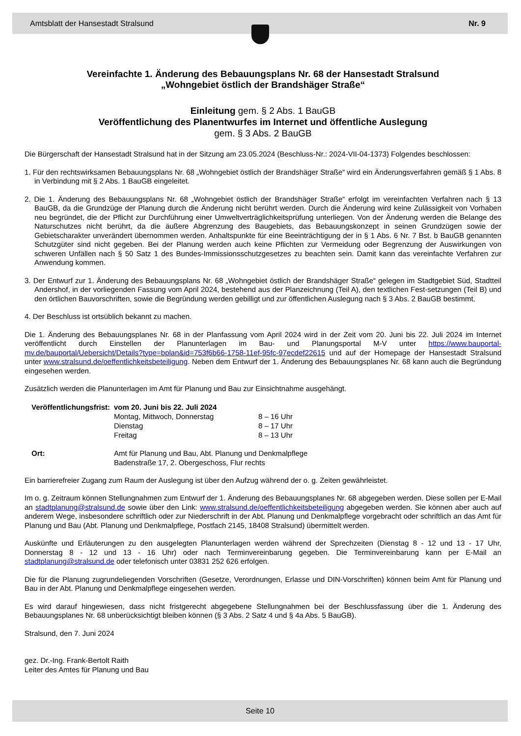Amtsblatt der Hansestadt Stralsund Nr. 9
Vereinfachte 1. Änderung des Bebauungsplans Nr. 68 der Hansestadt Stralsund
„Wohngebiet östlich der Brandshäger Straße“
Einleitung gem. § 2 Abs. 1 BauGB
Veröffentlichung des Planentwurfes im Internet und öffentliche Auslegung
gem. § 3 Abs. 2 BauGB
Die Bürgerschaft der Hansestadt Stralsund hat in der Sitzung am 23.05.2024 (Beschluss-Nr.: 2024-VII-04-1373) Folgendes beschlossen:
1. Für den rechtswirksamen Bebauungsplans Nr. 68 „Wohngebiet östlich der Brandshäger Straße“ wird ein Änderungsverfahren gemäß § 1 Abs. 8 in Verbindung mit § 2 Abs. 1 BauGB eingeleitet.
2. Die 1. Änderung des Bebauungsplans Nr. 68 „Wohngebiet östlich der Brandshäger Straße“ erfolgt im vereinfachten Verfahren nach § 13 BauGB, da die Grundzüge der Planung durch die Änderung nicht berührt werden. Durch die Änderung wird keine Zulässigkeit von Vorhaben neu begründet, die der Pflicht zur Durchführung einer Umweltverträglichkeitsprüfung unterliegen. Von der Änderung werden die Belange des Naturschutzes nicht berührt, da die äußere Abgrenzung des Baugebiets, das Bebauungskonzept in seinen Grundzügen sowie der Gebietscharakter unverändert übernommen werden. Anhaltspunkte für eine Beeinträchtigung der in § 1 Abs. 6 Nr. 7 Bst. b BauGB genannten Schutzgüter sind nicht gegeben. Bei der Planung werden auch keine Pflichten zur Vermeidung oder Begrenzung der Auswirkungen von schweren Unfällen nach § 50 Satz 1 des Bundes-Immissionsschutzgesetzes zu beachten sein. Damit kann das vereinfachte Verfahren zur Anwendung kommen.
3. Der Entwurf zur 1. Änderung des Bebauungsplans Nr. 68 „Wohngebiet östlich der Brandshäger Straße“ gelegen im Stadtgebiet Süd, Stadtteil Andershof, in der vorliegenden Fassung vom April 2024, bestehend aus der Planzeichnung (Teil A), den textlichen Fest-setzungen (Teil B) und den örtlichen Bauvorschriften, sowie die Begründung werden gebilligt und zur öffentlichen Auslegung nach § 3 Abs. 2 BauGB bestimmt.
4. Der Beschluss ist ortsüblich bekannt zu machen.
Die 1. Änderung des Bebauungsplanes Nr. 68 in der Planfassung vom April 2024 wird in der Zeit vom 20. Juni bis 22. Juli 2024 im Internet veröffentlicht durch Einstellen der Planunterlagen im Bau- und Planungsportal M-V unter https://www.bauportal-mv.de/bauportal/Uebersicht/Details?type=bplan&id=753f6b66-1758-11ef-95fc-97ecdef22615 und auf der Homepage der Hansestadt Stralsund unter www.stralsund.de/oeffentlichkeitsbeteiligung. Neben dem Entwurf der 1. Änderung des Bebauungsplanes Nr. 68 kann auch die Begründung eingesehen werden.
Zusätzlich werden die Planunterlagen im Amt für Planung und Bau zur Einsichtnahme ausgehängt.
| Veröffentlichungsfrist: | vom 20. Juni bis 22. Juli 2024 | |
| | Montag, Mittwoch, Donnerstag | 8 – 16 Uhr |
| | Dienstag | 8 – 17 Uhr |
| | Freitag | 8 – 13 Uhr |
| Ort: | Amt für Planung und Bau, Abt. Planung und Denkmalpflege Badenstraße 17, 2. Obergeschoss, Flur rechts | |
Ein barrierefreier Zugang zum Raum der Auslegung ist über den Aufzug während der o. g. Zeiten gewährleistet.
Im o. g. Zeitraum können Stellungnahmen zum Entwurf der 1. Änderung des Bebauungsplanes Nr. 68 abgegeben werden. Diese sollen per E-Mail an stadtplanung@stralsund.de sowie über den Link: www.stralsund.de/oeffentlichkeitsbeteiligung abgegeben werden. Sie können aber auch auf anderem Wege, insbesondere schriftlich oder zur Niederschrift in der Abt. Planung und Denkmalpflege vorgebracht oder schriftlich an das Amt für Planung und Bau (Abt. Planung und Denkmalpflege, Postfach 2145, 18408 Stralsund) übermittelt werden.
Auskünfte und Erläuterungen zu den ausgelegten Planunterlagen werden während der Sprechzeiten (Dienstag 8 - 12 und 13 - 17 Uhr, Donnerstag 8 - 12 und 13 - 16 Uhr) oder nach Terminvereinbarung gegeben. Die Terminvereinbarung kann per E-Mail an stadtplanung@stralsund.de oder telefonisch unter 03831 252 626 erfolgen.
Die für die Planung zugrundeliegenden Vorschriften (Gesetze, Verordnungen, Erlasse und DIN-Vorschriften) können beim Amt für Planung und Bau in der Abt. Planung und Denkmalpflege eingesehen werden.
Es wird darauf hingewiesen, dass nicht fristgerecht abgegebene Stellungnahmen bei der Beschlussfassung über die 1. Änderung des Bebauungsplanes Nr. 68 unberücksichtigt bleiben können (§ 3 Abs. 2 Satz 4 und § 4a Abs. 5 BauGB).
Stralsund, den 7. Juni 2024
gez. Dr.-Ing. Frank-Bertolt Raith
Leiter des Amtes für Planung und Bau
Seite 10